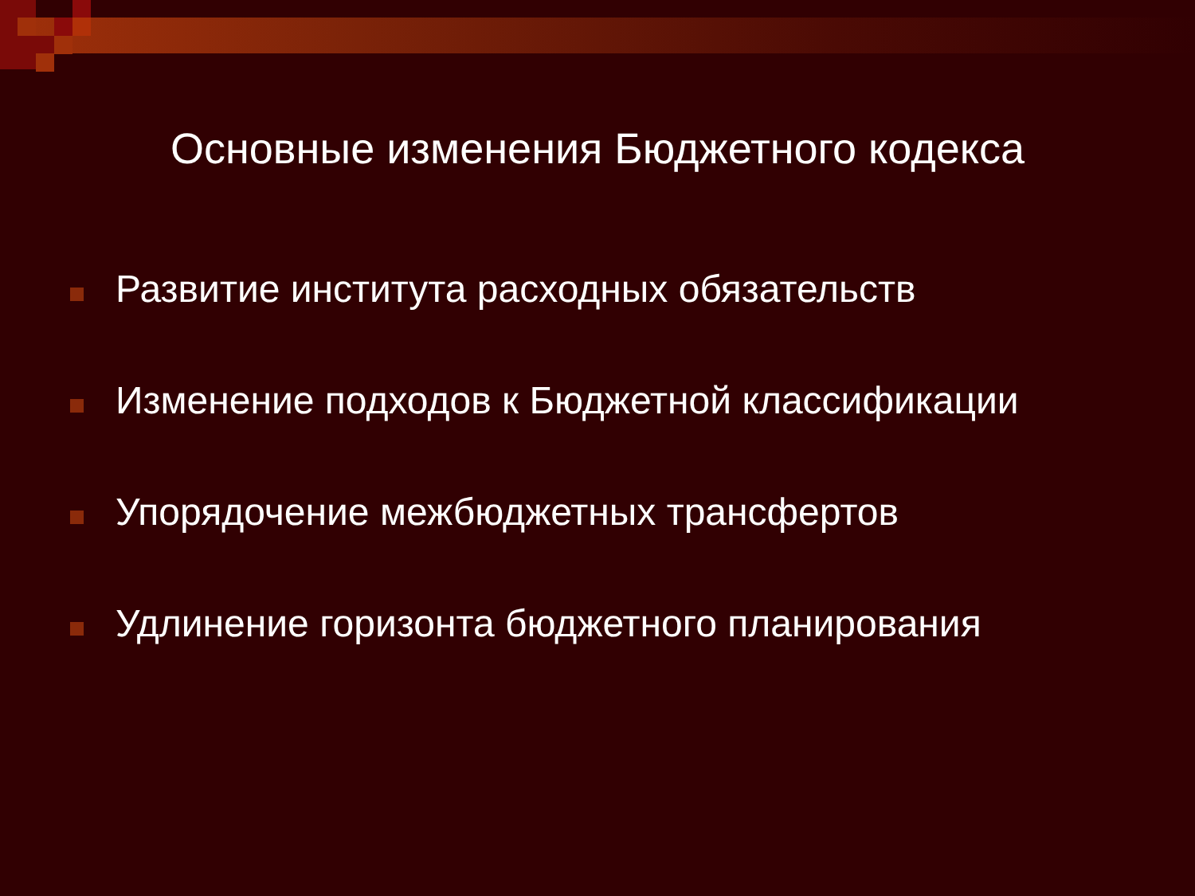Основные изменения Бюджетного кодекса
Развитие института расходных обязательств
Изменение подходов к Бюджетной классификации
Упорядочение межбюджетных трансфертов
Удлинение горизонта бюджетного планирования